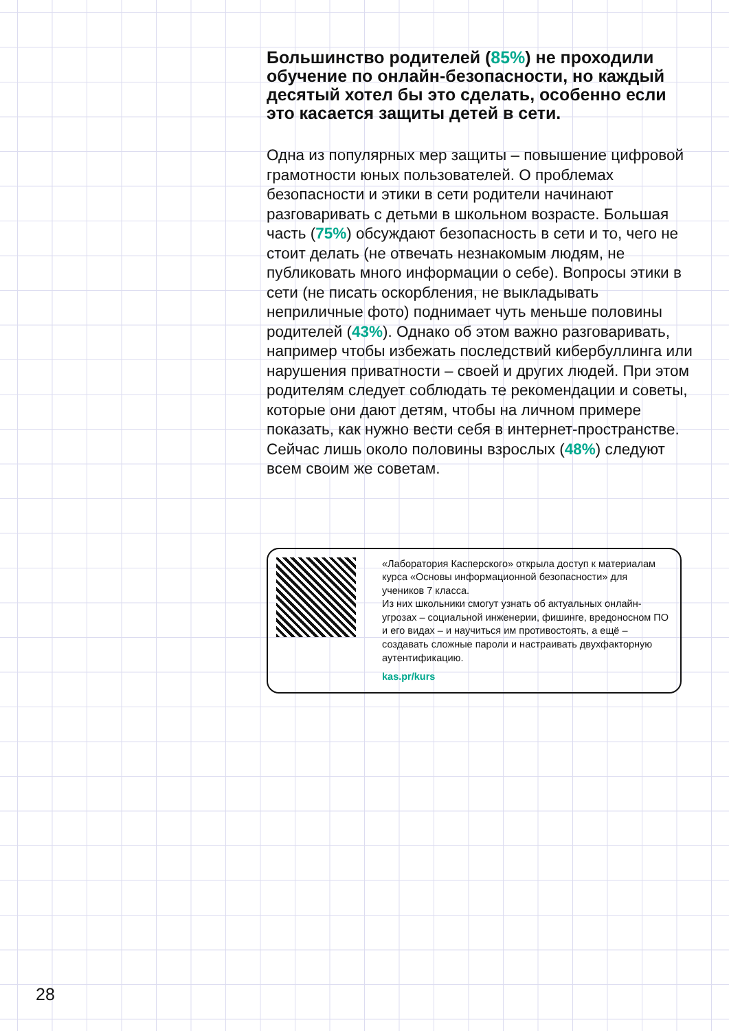Большинство родителей (85%) не проходили обучение по онлайн-безопасности, но каждый десятый хотел бы это сделать, особенно если это касается защиты детей в сети.
Одна из популярных мер защиты – повышение цифровой грамотности юных пользователей. О проблемах безопасности и этики в сети родители начинают разговаривать с детьми в школьном возрасте. Большая часть (75%) обсуждают безопасность в сети и то, чего не стоит делать (не отвечать незнакомым людям, не публиковать много информации о себе). Вопросы этики в сети (не писать оскорбления, не выкладывать неприличные фото) поднимает чуть меньше половины родителей (43%). Однако об этом важно разговаривать, например чтобы избежать последствий кибербуллинга или нарушения приватности – своей и других людей. При этом родителям следует соблюдать те рекомендации и советы, которые они дают детям, чтобы на личном примере показать, как нужно вести себя в интернет-пространстве. Сейчас лишь около половины взрослых (48%) следуют всем своим же советам.
«Лаборатория Касперского» открыла доступ к материалам курса «Основы информационной безопасности» для учеников 7 класса.
Из них школьники смогут узнать об актуальных онлайн-угрозах – социальной инженерии, фишинге, вредоносном ПО и его видах – и научиться им противостоять, а ещё – создавать сложные пароли и настраивать двухфакторную аутентификацию.
kas.pr/kurs
28